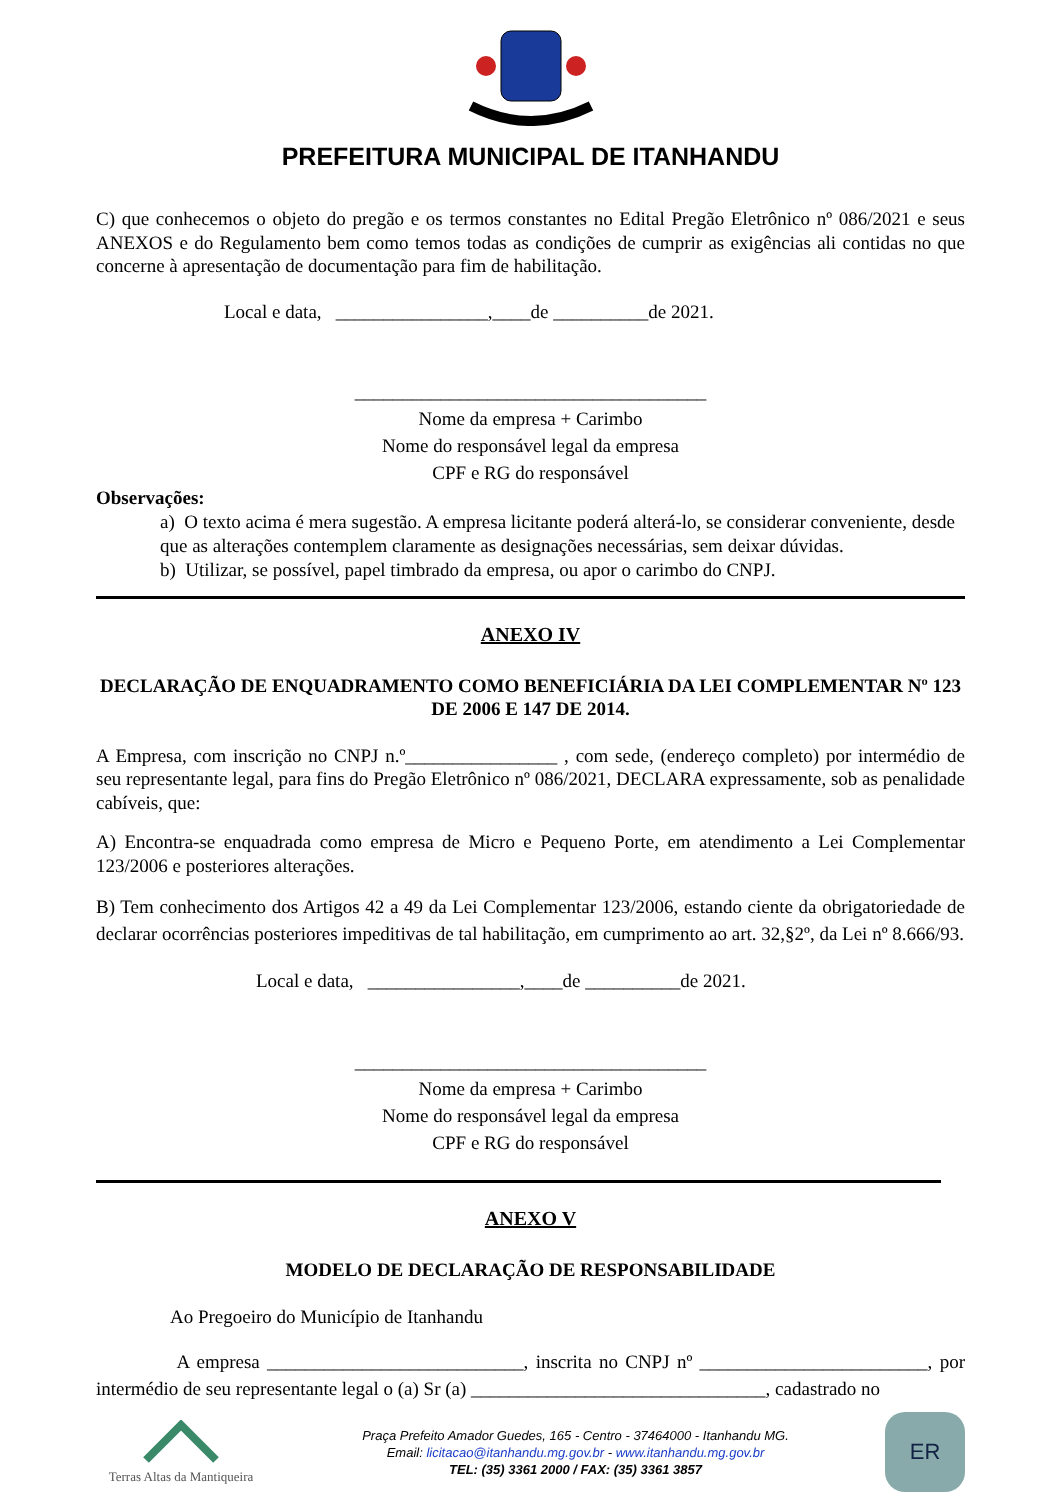PREFEITURA MUNICIPAL DE ITANHANDU
C) que conhecemos o objeto do pregão e os termos constantes no Edital Pregão Eletrônico nº 086/2021 e seus ANEXOS e do Regulamento bem como temos todas as condições de cumprir as exigências ali contidas no que concerne à apresentação de documentação para fim de habilitação.
Local e data, ________________,____de __________de 2021.
_____________________________________
Nome da empresa + Carimbo
Nome do responsável legal da empresa
CPF e RG do responsável
Observações:
a) O texto acima é mera sugestão. A empresa licitante poderá alterá-lo, se considerar conveniente, desde que as alterações contemplem claramente as designações necessárias, sem deixar dúvidas.
b) Utilizar, se possível, papel timbrado da empresa, ou apor o carimbo do CNPJ.
ANEXO IV
DECLARAÇÃO DE ENQUADRAMENTO COMO BENEFICIÁRIA DA LEI COMPLEMENTAR Nº 123 DE 2006 E 147 DE 2014.
A Empresa, com inscrição no CNPJ n.º________________ , com sede, (endereço completo) por intermédio de seu representante legal, para fins do Pregão Eletrônico nº 086/2021, DECLARA expressamente, sob as penalidade cabíveis, que:
A) Encontra-se enquadrada como empresa de Micro e Pequeno Porte, em atendimento a Lei Complementar 123/2006 e posteriores alterações.
B) Tem conhecimento dos Artigos 42 a 49 da Lei Complementar 123/2006, estando ciente da obrigatoriedade de declarar ocorrências posteriores impeditivas de tal habilitação, em cumprimento ao art. 32,§2º, da Lei nº 8.666/93.
Local e data, ________________,____de __________de 2021.
_____________________________________
Nome da empresa + Carimbo
Nome do responsável legal da empresa
CPF e RG do responsável
ANEXO V
MODELO DE DECLARAÇÃO DE RESPONSABILIDADE
Ao Pregoeiro do Município de Itanhandu
A empresa ___________________________, inscrita no CNPJ nº ________________________, por intermédio de seu representante legal o (a) Sr (a) _______________________________, cadastrado no
Terras Altas da Mantiqueira
Praça Prefeito Amador Guedes, 165 - Centro - 37464000 - Itanhandu MG.
Email: licitacao@itanhandu.mg.gov.br - www.itanhandu.mg.gov.br
TEL: (35) 3361 2000 / FAX: (35) 3361 3857
ER